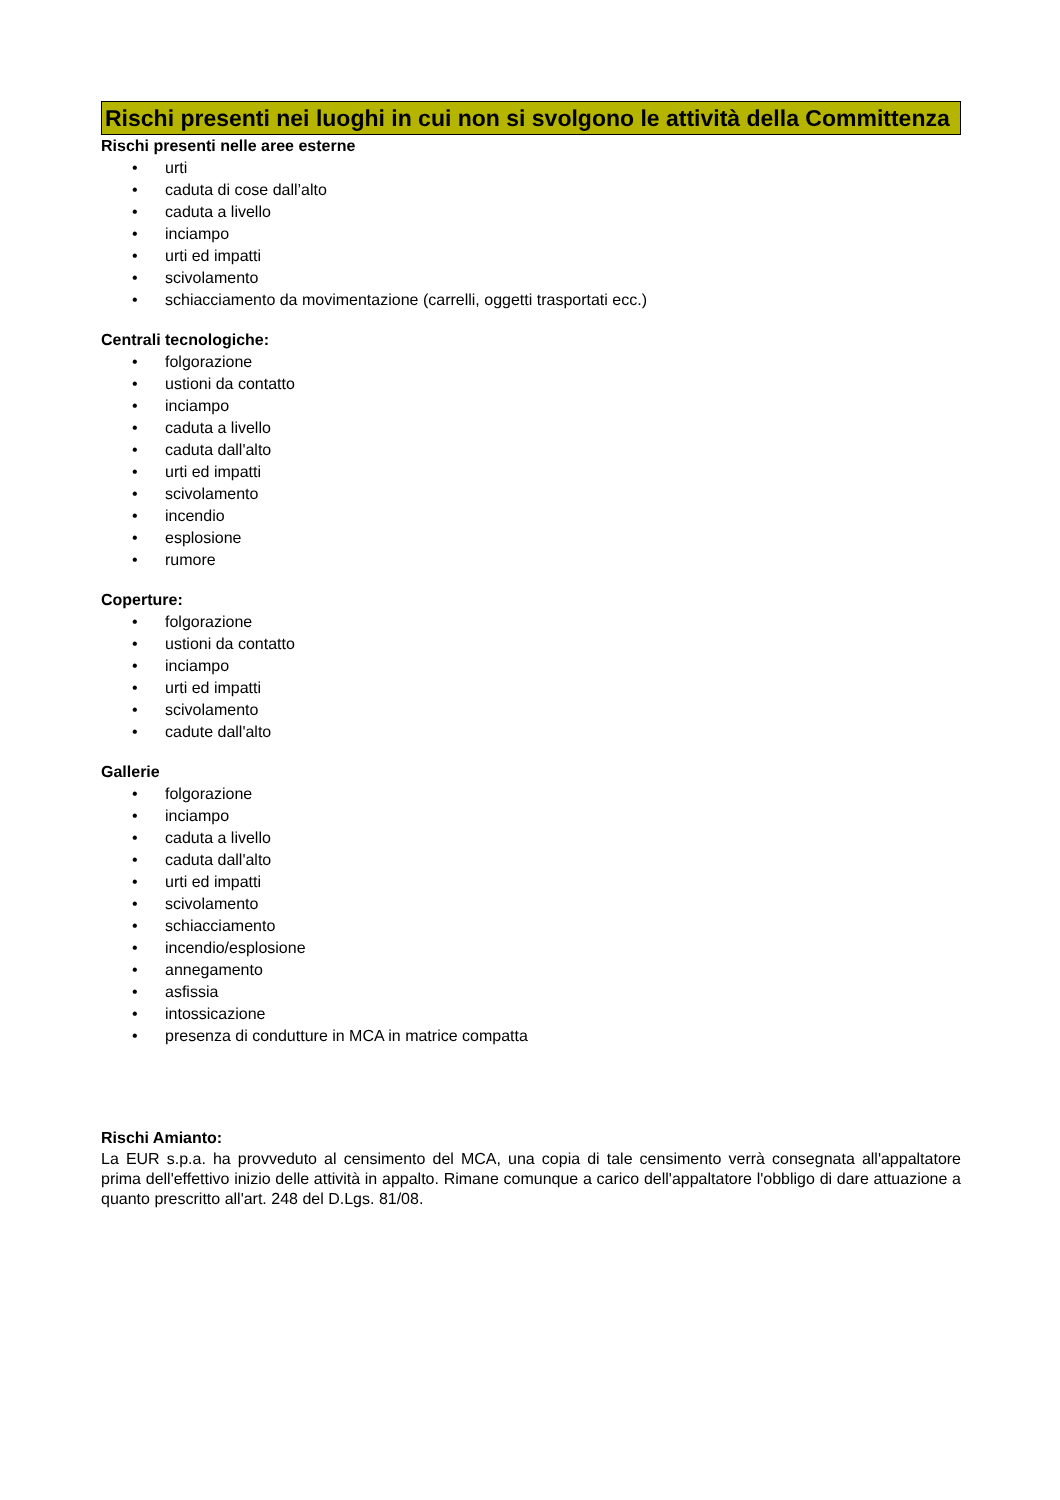Rischi presenti nei luoghi in cui non si svolgono le attività della Committenza
Rischi presenti nelle aree esterne
• urti
• caduta di cose dall’alto
• caduta a livello
• inciampo
• urti ed impatti
• scivolamento
• schiacciamento da movimentazione (carrelli, oggetti trasportati ecc.)
Centrali tecnologiche:
• folgorazione
• ustioni da contatto
• inciampo
• caduta a livello
• caduta dall'alto
• urti ed impatti
• scivolamento
• incendio
• esplosione
• rumore
Coperture:
• folgorazione
• ustioni da contatto
• inciampo
• urti ed impatti
• scivolamento
• cadute dall'alto
Gallerie
• folgorazione
• inciampo
• caduta a livello
• caduta dall'alto
• urti ed impatti
• scivolamento
• schiacciamento
• incendio/esplosione
• annegamento
• asfissia
• intossicazione
• presenza di condutture in MCA in matrice compatta
Rischi Amianto:
La EUR s.p.a. ha provveduto al censimento del MCA, una copia di tale censimento verrà consegnata all'appaltatore prima dell'effettivo inizio delle attività in appalto. Rimane comunque a carico dell'appaltatore l'obbligo di dare attuazione a quanto prescritto all'art. 248 del D.Lgs. 81/08.